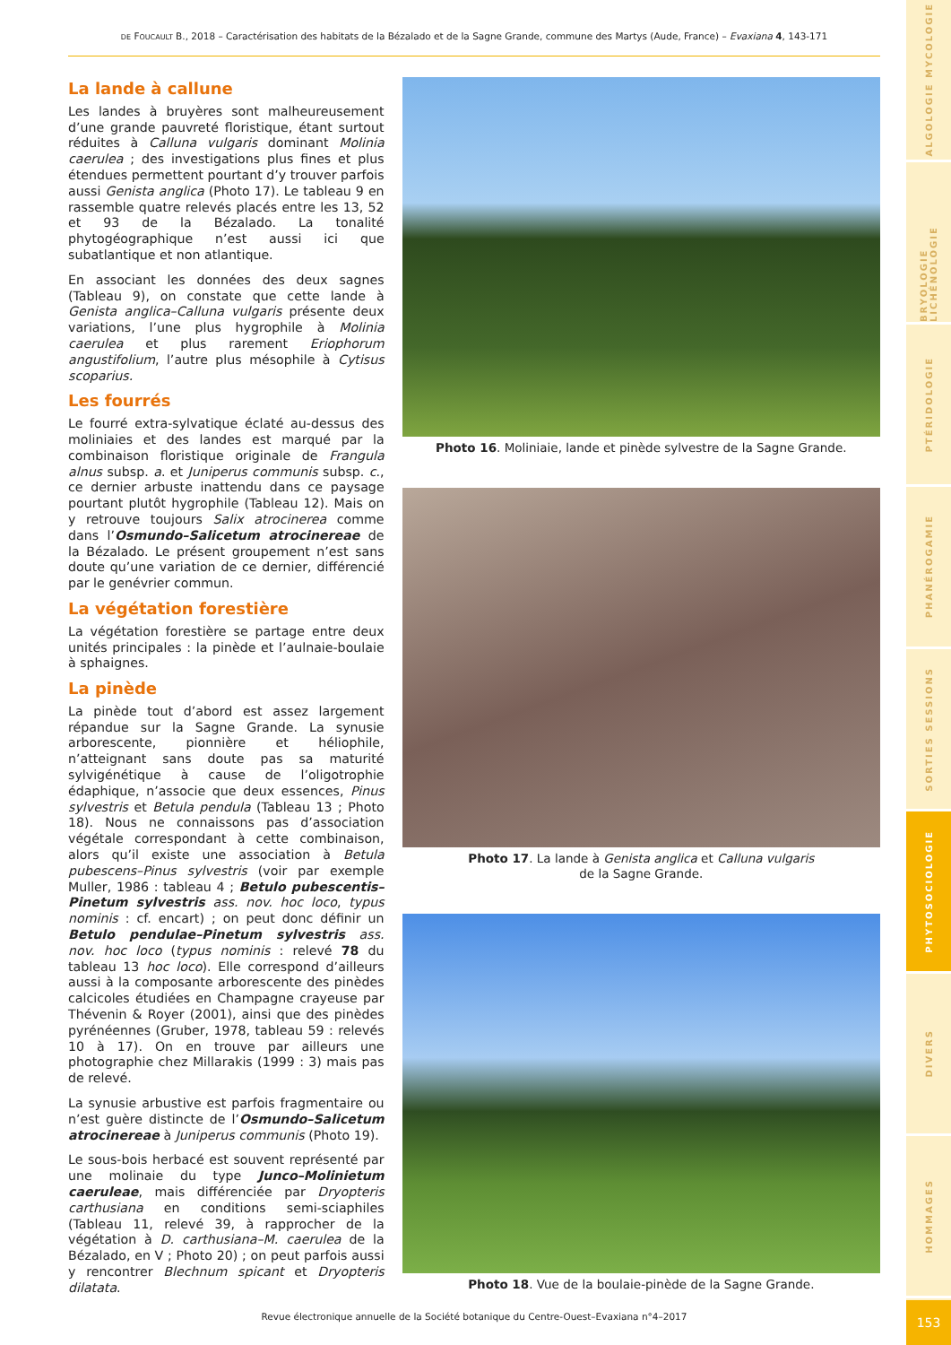DE FOUCAULT B., 2018 – Caractérisation des habitats de la Bézalado et de la Sagne Grande, commune des Martys (Aude, France) – Evaxiana 4, 143-171
La lande à callune
Les landes à bruyères sont malheureusement d’une grande pauvreté floristique, étant surtout réduites à Calluna vulgaris dominant Molinia caerulea ; des investigations plus fines et plus étendues permettent pourtant d’y trouver parfois aussi Genista anglica (Photo 17). Le tableau 9 en rassemble quatre relevés placés entre les 13, 52 et 93 de la Bézalado. La tonalité phytogéographique n’est aussi ici que subatlantique et non atlantique.
En associant les données des deux sagnes (Tableau 9), on constate que cette lande à Genista anglica–Calluna vulgaris présente deux variations, l’une plus hygrophile à Molinia caerulea et plus rarement Eriophorum angustifolium, l’autre plus mésophile à Cytisus scoparius.
Les fourrés
Le fourré extra-sylvatique éclaté au-dessus des moliniaies et des landes est marqué par la combinaison floristique originale de Frangula alnus subsp. a. et Juniperus communis subsp. c., ce dernier arbuste inattendu dans ce paysage pourtant plutôt hygrophile (Tableau 12). Mais on y retrouve toujours Salix atrocinerea comme dans l’Osmundo–Salicetum atrocinereae de la Bézalado. Le présent groupement n’est sans doute qu’une variation de ce dernier, différencié par le genévrier commun.
La végétation forestière
La végétation forestière se partage entre deux unités principales : la pinède et l’aulnaie-boulaie à sphaignes.
La pinède
La pinède tout d’abord est assez largement répandue sur la Sagne Grande. La synusie arborescente, pionnière et héliophile, n’atteignant sans doute pas sa maturité sylvigénétique à cause de l’oligotrophie édaphique, n’associe que deux essences, Pinus sylvestris et Betula pendula (Tableau 13 ; Photo 18). Nous ne connaissons pas d’association végétale correspondant à cette combinaison, alors qu’il existe une association à Betula pubescens–Pinus sylvestris (voir par exemple Muller, 1986 : tableau 4 ; Betulo pubescentis–Pinetum sylvestris ass. nov. hoc loco, typus nominis : cf. encart) ; on peut donc définir un Betulo pendulae–Pinetum sylvestris ass. nov. hoc loco (typus nominis : relevé 78 du tableau 13 hoc loco). Elle correspond d’ailleurs aussi à la composante arborescente des pinèdes calcicoles étudiées en Champagne crayeuse par Thévenin & Royer (2001), ainsi que des pinèdes pyrénéennes (Gruber, 1978, tableau 59 : relevés 10 à 17). On en trouve par ailleurs une photographie chez Millarakis (1999 : 3) mais pas de relevé.
La synusie arbustive est parfois fragmentaire ou n’est guère distincte de l’Osmundo–Salicetum atrocinereae à Juniperus communis (Photo 19).
Le sous-bois herbacé est souvent représenté par une molinaie du type Junco–Molinietum caeruleae, mais différenciée par Dryopteris carthusiana en conditions semi-sciaphiles (Tableau 11, relevé 39, à rapprocher de la végétation à D. carthusiana–M. caerulea de la Bézalado, en V ; Photo 20) ; on peut parfois aussi y rencontrer Blechnum spicant et Dryopteris dilatata.
Photo 16. Moliniaie, lande et pinède sylvestre de la Sagne Grande.
Photo 17. La lande à Genista anglica et Calluna vulgaris
de la Sagne Grande.
Photo 18. Vue de la boulaie-pinède de la Sagne Grande.
Revue électronique annuelle de la Société botanique du Centre-Ouest–Evaxiana n°4–2017
ALGOLOGIE MYCOLOGIE
BRYOLOGIE LICHÉNOLOGIE
PTÉRIDOLOGIE
PHANÉROGAMIE
SORTIES SESSIONS
PHYTOSOCIOLOGIE
DIVERS
HOMMAGES
153